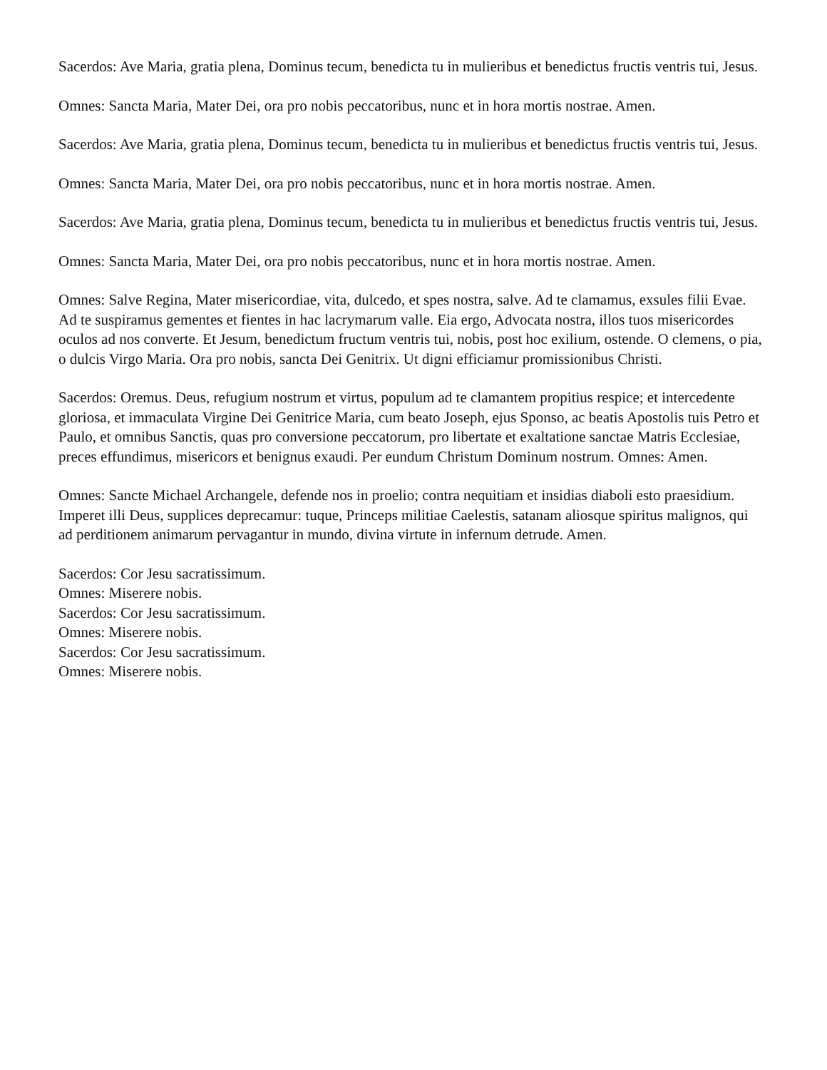Sacerdos: Ave Maria, gratia plena, Dominus tecum, benedicta tu in mulieribus et benedictus fructis ventris tui, Jesus.
Omnes: Sancta Maria, Mater Dei, ora pro nobis peccatoribus, nunc et in hora mortis nostrae. Amen.
Sacerdos: Ave Maria, gratia plena, Dominus tecum, benedicta tu in mulieribus et benedictus fructis ventris tui, Jesus.
Omnes: Sancta Maria, Mater Dei, ora pro nobis peccatoribus, nunc et in hora mortis nostrae. Amen.
Sacerdos: Ave Maria, gratia plena, Dominus tecum, benedicta tu in mulieribus et benedictus fructis ventris tui, Jesus.
Omnes: Sancta Maria, Mater Dei, ora pro nobis peccatoribus, nunc et in hora mortis nostrae. Amen.
Omnes: Salve Regina, Mater misericordiae, vita, dulcedo, et spes nostra, salve. Ad te clamamus, exsules filii Evae. Ad te suspiramus gementes et fientes in hac lacrymarum valle. Eia ergo, Advocata nostra, illos tuos misericordes oculos ad nos converte. Et Jesum, benedictum fructum ventris tui, nobis, post hoc exilium, ostende. O clemens, o pia, o dulcis Virgo Maria. Ora pro nobis, sancta Dei Genitrix. Ut digni efficiamur promissionibus Christi.
Sacerdos: Oremus. Deus, refugium nostrum et virtus, populum ad te clamantem propitius respice; et intercedente gloriosa, et immaculata Virgine Dei Genitrice Maria, cum beato Joseph, ejus Sponso, ac beatis Apostolis tuis Petro et Paulo, et omnibus Sanctis, quas pro conversione peccatorum, pro libertate et exaltatione sanctae Matris Ecclesiae, preces effundimus, misericors et benignus exaudi. Per eundum Christum Dominum nostrum. Omnes: Amen.
Omnes: Sancte Michael Archangele, defende nos in proelio; contra nequitiam et insidias diaboli esto praesidium. Imperet illi Deus, supplices deprecamur: tuque, Princeps militiae Caelestis, satanam aliosque spiritus malignos, qui ad perditionem animarum pervagantur in mundo, divina virtute in infernum detrude. Amen.
Sacerdos: Cor Jesu sacratissimum.
Omnes: Miserere nobis.
Sacerdos: Cor Jesu sacratissimum.
Omnes: Miserere nobis.
Sacerdos: Cor Jesu sacratissimum.
Omnes: Miserere nobis.